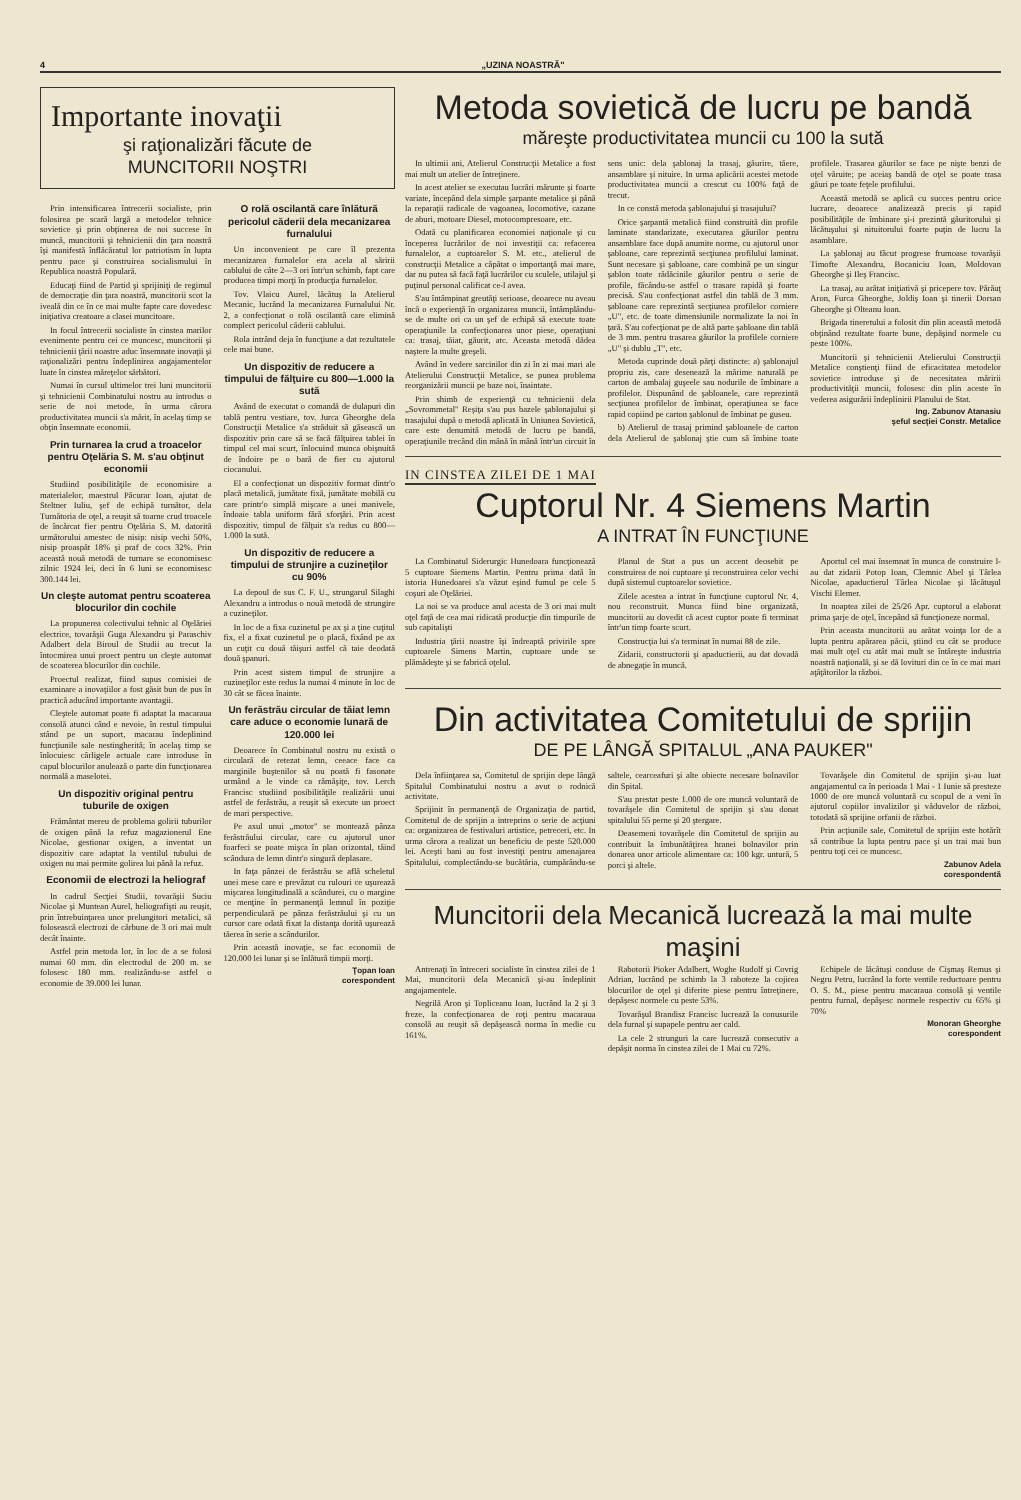4 „UZINA NOASTRĂ"
Importante inovaţii
şi raţionalizări făcute de
MUNCITORII NOŞTRI
Prin intensificarea întrecerii socialiste, prin folosirea pe scară largă a metodelor tehnice sovietice şi prin obţinerea de noi succese în muncă, muncitorii şi tehnicienii din ţara noastră îşi manifestă înflăcăratul lor patriotism în lupta pentru pace şi construirea socialismului în Republica noastră Populară.
Educaţi fiind de Partid şi sprijiniţi de regimul de democraţie din ţara noastră, muncitorii scot la iveală din ce în ce mai multe fapte care dovedesc iniţiativa creatoare a clasei muncitoare.
In focul întrecerii socialiste în cinstea marilor evenimente pentru cei ce muncesc, muncitorii şi tehnicienii ţării noastre aduc însemnate inovaţii şi raţionalizări pentru îndeplinirea angajamentelor luate în cinstea măreţelor sărbători.
Numai în cursul ultimelor trei luni muncitorii şi tehnicienii Combinatului nostru au introdus o serie de noi metode, în urma cărora productivitatea muncii s'a mărit, în acelaş timp se obţin însemnate economii.
Prin turnarea la crud a troacelor pentru Oţelăria S. M. s'au obţinut economii
Studiind posibilităţile de economisire a materialelor, maestrul Păcurar Ioan, ajutat de Steltner Iuliu, şef de echipă turnător, dela Turnătoria de oţel, a reuşit să toarne crud troacele de încărcat fier pentru Oţelăria S. M. datorită următorului amestec de nisip: nisip vechi 50%, nisip proaspăt 18% şi praf de cocs 32%. Prin această nouă metodă de turnare se economisesc zilnic 1924 lei, deci în 6 luni se economisesc 300.144 lei.
Un cleşte automat pentru scoaterea blocurilor din cochile
La propunerea colectivului tehnic al Oţelăriei electrice, tovarăşii Guga Alexandru şi Paraschiv Adalbert dela Biroul de Studii au trecut la întocmirea unui proect pentru un cleşte automat de scoaterea blocurilor din cochile.
Proectul realizat, fiind supus comisiei de examinare a inovaţiilor a fost găsit bun de pus în practică aducând importante avantagii.
Cleştele automat poate fi adaptat la macaraua consolă atunci când e nevoie, în restul timpului stând pe un suport, macarau îndeplinind funcţiunile sale nestingherită; în acelaş timp se înlocuiesc cârligele actuale care introduse în capul blocurilor anulează o parte din funcţionarea normală a maselotei.
Un dispozitiv original pentru tuburile de oxigen
Frământat mereu de problema golirii tuburilor de oxigen până la refuz magazionerul Ene Nicolae, gestionar oxigen, a inventat un dispozitiv care adaptat la ventilul tubului de oxigen nu mai permite golirea lui până la refuz.
Economii de electrozi la heliograf
In cadrul Secţiei Studii, tovarăşii Suciu Nicolae şi Muntean Aurel, heliografişti au reuşit, prin întrebuinţarea unor prelungitori metalici, să folosească electrozi de cărbune de 3 ori mai mult decât înainte.
Astfel prin metoda lor, în loc de a se folosi numai 60 mm. din electrodul de 200 m. se folosesc 180 mm. realizându-se astfel o economie de 39.000 lei lunar.
O rolă oscilantă care înlătură pericolul căderii dela mecanizarea furnalului
Un inconvenient pe care îl prezenta mecanizarea furnalelor era acela al săririi cablului de câte 2—3 ori într'un schimb, fapt care producea timpi morţi în producţia furnalelor.
Tov. Vlaicu Aurel, lăcătuş la Atelierul Mecanic, lucrând la mecanizarea Furnalului Nr. 2, a confecţionat o rolă oscilantă care elimină complect pericolul căderii cablului.
Rola intrând deja în funcţiune a dat rezultatele cele mai bune.
Un dispozitiv de reducere a timpului de fălţuire cu 800—1.000 la sută
Având de executat o comandă de dulapuri din tablă pentru vestiare, tov. Jurca Gheorghe dela Construcţii Metalice s'a străduit să găsească un dispozitiv prin care să se facă fălţuirea tablei în timpul cel mai scurt, înlocuind munca obişnuită de îndoire pe o bară de fier cu ajutorul ciocanului.
El a confecţionat un dispozitiv format dintr'o placă metalică, jumătate fixă, jumătate mobilă cu care printr'o simplă mişcare a unei manivele, îndoaie tabla uniform fără sforţări. Prin acest dispozitiv, timpul de fălţuit s'a redus cu 800—1.000 la sută.
Un dispozitiv de reducere a timpului de strunjire a cuzineţilor cu 90%
La depoul de sus C. F. U., strungarul Silaghi Alexandru a introdus o nouă metodă de strungire a cuzineţilor.
In loc de a fixa cuzinetul pe ax şi a ţine cuţitul fix, el a fixat cuzinetul pe o placă, fixând pe ax un cuţit cu două tăişuri astfel că taie deodată două şpanuri.
Prin acest sistem timpul de strunjire a cuzineţilor este redus la numai 4 minute în loc de 30 cât se făcea înainte.
Un ferăstrău circular de tăiat lemn care aduce o economie lunară de 120.000 lei
Deoarece în Combinatul nostru nu există o circulară de retezat lemn, ceeace face ca marginile buştenilor să nu poată fi fasonate urmând a le vinde ca rămăşiţe, tov. Lerch Francisc studiind posibilităţile realizării unui astfel de ferăstrău, a reuşit să execute un proect de mari perspective.
Pe axul unui „motor" se montează pânza ferăstrăului circular, care cu ajutorul unor foarfeci se poate mişca în plan orizontal, tăind scândura de lemn dintr'o singură deplasare.
In faţa pânzei de ferăstrău se află scheletul unei mese care e prevăzut cu rulouri ce uşurează mişcarea longitudinală a scândurei, cu o margine ce menţine în permanenţă lemnul în poziţie perpendiculară pe pânza ferăstrăului şi cu un cursor care odată fixat la distanţa dorită uşurează tăerea în serie a scândurilor.
Prin această inovaţie, se fac economii de 120.000 lei lunar şi se înlătură timpii morţi.
Ţopan Ioan
corespondent
Metoda sovietică de lucru pe bandă
măreşte productivitatea muncii cu 100 la sută
In ultimii ani, Atelierul Construcţii Metalice a fost mai mult un atelier de întreţinere.
In acest atelier se executau lucrări mărunte şi foarte variate, începând dela simple şarpante metalice şi până la reparaţii radicale de vagoanea, locomotive, cazane de aburi, motoare Diesel, motocompresoare, etc.
Odată cu planificarea economiei naţionale şi cu începerea lucrărilor de noi investiţii ca: refacerea furnalelor, a cuptoarelor S. M. etc., atelierul de construcţii Metalice a căpătat o importanţă mai mare, dar nu putea să facă faţă lucrărilor cu sculele, utilajul şi puţinul personal calificat ce-l avea.
S'au întâmpinat greutăţi serioase, deoarece nu aveau încă o experienţă în organizarea muncii, întâmplându-se de multe ori ca un şef de echipă să execute toate operaţiunile la confecţionarea unor piese, operaţiuni ca: trasaj, tăiat, găurit, atc. Aceasta metodă dădea naştere la multe greşeli.
Având în vedere sarcinilor din zi în zi mai mari ale Atelierului Construcţii Metalice, se punea problema reorganizării muncii pe baze noi, înaintate.
Prin shimb de experienţă cu tehnicienii dela „Sovrommetal" Reşiţa s'au pus bazele şablonajului şi trasajului după o metodă aplicată în Uniunea Sovietică, care este denumită metodă de lucru pe bandă, operaţiunile trecând din mână în mână într'un circuit în sens unic: dela şablonaj la trasaj, găurire, tăere, ansamblare şi nituire. In urma aplicării acestei metode productivitatea muncii a crescut cu 100% faţă de trecut.
In ce constă metoda şablonajului şi trasajului?
Orice şarpantă metalică fiind construită din profile laminate standarizate, executarea găurilor pentru ansamblare face după anumite norme, cu ajutorul unor şabloane, care reprezintă secţiunea profilului laminat. Sunt necesare şi şabloane, care combină pe un singur şablon toate rădăcinile găurilor pentru o serie de profile, făcându-se astfel o trasare rapidă şi foarte precisă. S'au confecţionat astfel din tablă de 3 mm. şabloane care reprezintă secţiunea profilelor corniere „U", etc. de toate dimensiunile normalizate la noi în ţară. S'au cofecţionat pe de altă parte şabloane din tablă de 3 mm. pentru trasarea găurilor la profilele corniere „U" şi dublu „T", etc.
Metoda cuprinde două părţi distincte: a) şablonajul propriu zis, care desenează la mărime naturală pe carton de ambalaj guşeele sau nodurile de îmbinare a profilelor. Dispunând de şabloanele, care reprezintă secţiunea profilelor de îmbinat, operaţiunea se face rapid copiind pe carton şablonul de îmbinat pe guseu.
b) Atelierul de trasaj primind şabloanele de carton dela Atelierul de şablonaj ştie cum să îmbine toate profilele. Trasarea găurilor se face pe nişte benzi de oţel văruite; pe aceiaş bandă de oţel se poate trasa găuri pe toate feţele profilului.
Această metodă se aplică cu succes pentru orice lucrare, deoarece analizează precis şi rapid posibilităţile de îmbinare şi-i prezintă găuritorului şi lăcătuşului şi nituitorului foarte puţin de lucru la asamblare.
La şablonaj au făcut progrese frumoase tovarăşii Timofte Alexandru, Bocaniciu Ioan, Moldovan Gheorghe şi Ileş Francisc.
La trasaj, au arătat iniţiativă şi pricepere tov. Părăuţ Aron, Furca Gheorghe, Joldiş Ioan şi tinerii Dorsan Gheorghe şi Olteanu Ioan.
Brigada tineretului a folosit din plin această metodă obţinând rezultate foarte bune, depăşind normele cu peste 100%.
Muncitorii şi tehnicienii Atelierului Construcţii Metalice conştienţi fiind de eficacitatea metodelor sovietice introduse şi de necesitatea măririi productivităţii muncii, folosesc din plin aceste în vederea asigurării îndeplinirii Planului de Stat.
Ing. Zabunov Atanasiu
şeful secţiei Constr. Metalice
IN CINSTEA ZILEI DE 1 MAI
Cuptorul Nr. 4 Siemens Martin
A INTRAT ÎN FUNCŢIUNE
La Combinatul Siderurgic Hunedoara funcţionează 5 cuptoare Siemens Martin. Pentru prima dată în istoria Hunedoarei s'a văzut eşind fumul pe cele 5 coşuri ale Oţelăriei.
La noi se va produce anul acesta de 3 ori mai mult oţel faţă de cea mai ridicată producţie din timpurile de sub capitalişti
Industria ţării noastre îşi îndreaptă privirile spre cuptoarele Simens Martin, cuptoare unde se plămădeşte şi se fabrică oţelul.
Planul de Stat a pus un accent deosebit pe construirea de noi cuptoare şi reconstruirea celor vechi după sistemul cuptoarelor sovietice.
Zilele acestea a intrat în funcţiune cuptorul Nr. 4, nou reconstruit. Munca fiind bine organizată, muncitorii au dovedit că acest cuptor poate fi terminat într'un timp foarte scurt.
Construcţia lui s'a terminat în numai 88 de zile.
Zidarii, constructorii şi apaductierii, au dat dovadă de abnegaţie în muncă.
Aportul cel mai însemnat în munca de construire l-au dat zidarii Potop Ioan, Clemnic Abel şi Târlea Nicolae, apaductierul Târlea Nicolae şi lăcătuşul Vischi Elemer.
In noaptea zilei de 25/26 Apr. cuptorul a elaborat prima şarje de oţel, începând să funcţioneze normal.
Prin aceasta muncitorii au arătat voinţa lor de a lupta pentru apărarea păcii, ştiind cu cât se produce mai mult oţel cu atât mai mult se întăreşte industria noastră naţională, şi se dă lovituri din ce în ce mai mari aţâţătorilor la război.
Din activitatea Comitetului de sprijin
DE PE LÂNGĂ SPITALUL „ANA PAUKER"
Dela înfiinţarea sa, Comitetul de sprijin depe lângă Spitalul Combinatului nostru a avut o rodnică activitate.
Sprijinit în permanenţă de Organizaţia de partid, Comitetul de de sprijin a intreprins o serie de acţiuni ca: organizarea de festivaluri artistice, petreceri, etc. In urma cărora a realizat un beneficiu de peste 520.000 lei. Aceşti bani au fost investiţi pentru amenajarea Spitalului, complectându-se bucătăria, cumpărându-se saltele, cearceafuri şi alte obiecte necesare bolnavilor din Spital.
S'au prestat peste 1.000 de ore muncă voluntară de tovarăşele din Comitetul de sprijin şi s'au donat spitalului 55 perne şi 20 ştergare.
Deasemeni tovarăşele din Comitetul de sprijin au contribuit la îmbunătăţirea hranei bolnavilor prin donarea unor articole alimentare ca: 100 kgr. untură, 5 porci şi altele.
Tovarăşele din Comitetul de sprijin şi-au luat angajamentul ca în perioada 1 Mai - 1 Iunie să presteze 1000 de ore muncă voluntară cu scopul de a veni în ajutorul copiilor invalizilor şi văduvelor de război, totodată să sprijine orfanii de război.
Prin acţiunile sale, Comitetul de sprijin este hotărît să contribue la lupta pentru pace şi un trai mai bun pentru toţi cei ce muncesc.
Zabunov Adela
corespondentă
Muncitorii dela Mecanică lucrează la mai multe maşini
Antrenaţi în întreceri socialiste în cinstea zilei de 1 Mai, muncitorii dela Mecanică şi-au îndeplinit angajamentele.
Negrilă Aron şi Topliceanu Ioan, lucrând la 2 şi 3 freze, la confecţionarea de roţi pentru macaraua consolă au reuşit să depăşească norma în medie cu 161%.
Rabotorii Pioker Adalbert, Woghe Rudolf şi Covrig Adrian, lucrând pe schimb la 3 raboteze la cojirea blocurilor de oţel şi diferite piese pentru întreţinere, depăşesc normele cu peste 53%.
Tovarăşul Brandisz Francisc lucrează la conusurile dela furnal şi supapele pentru aer cald.
La cele 2 strunguri la care lucrează consecutiv a depăşit norma în cinstea zilei de 1 Mai cu 72%.
Echipele de lăcătuşi conduse de Cişmaş Remus şi Negru Petru, lucrând la forte ventile reductoare pentru O. S. M., piese pentru macaraua consolă şi ventile pentru furnal, depăşesc normele respectiv cu 65% şi 70%
Monoran Gheorghe
corespondent